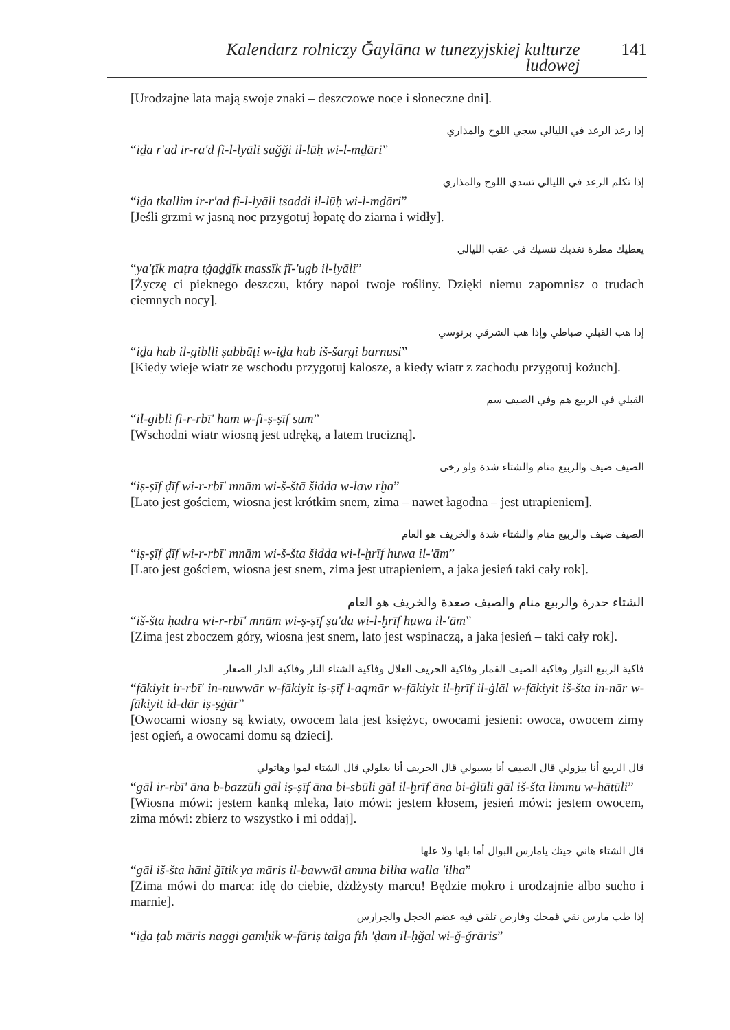Kalendarz rolniczy Ğaylāna w tunezyjskiej kulturze ludowej 141
[Urodzajne lata mają swoje znaki – deszczowe noce i słoneczne dni].
إذا رعد الرعد في الليالي سجي اللوح والمذاري
“iḏa r'ad ir-ra'd fi-l-lyāli sağği il-lūḥ wi-l-mḏāri”
إذا تكلم الرعد في الليالي تسدي اللوح والمذاري
“iḏa tkallim ir-r'ad fi-l-lyāli tsaddi il-lūḥ wi-l-mḏāri”
[Jeśli grzmi w jasną noc przygotuj łopatę do ziarna i widły].
يعطيك مطرة تغذيك تنسيك في عقب الليالي
“ya'ṭīk maṭra tġaḏḏīk tnassīk fī-'ugb il-lyāli”
[Życzę ci pieknego deszczu, który napoi twoje rośliny. Dzięki niemu zapomnisz o trudach ciemnych nocy].
إذا هب القبلي صباطي وإذا هب الشرقي برنوسي
“iḏa hab il-giblli ṣabbāṭi w-iḏa hab iš-šargi barnusi”
[Kiedy wieje wiatr ze wschodu przygotuj kalosze, a kiedy wiatr z zachodu przygotuj kożuch].
القبلي في الربيع هم وفي الصيف سم
“il-gibli fi-r-rbī' ham w-fi-ṣ-ṣīf sum”
[Wschodni wiatr wiosną jest udręką, a latem trucizną].
الصيف ضيف والربيع منام والشتاء شدة ولو رخى
“iṣ-ṣīf ḍīf wi-r-rbī' mnām wi-š-štā šidda w-law rḫa”
[Lato jest gościem, wiosna jest krótkim snem, zima – nawet łagodna – jest utrapieniem].
الصيف ضيف والربيع منام والشتاء شدة والخريف هو العام
“iṣ-ṣīf ḍīf wi-r-rbī' mnām wi-š-šta šidda wi-l-ḫrīf huwa il-'ām”
[Lato jest gościem, wiosna jest snem, zima jest utrapieniem, a jaka jesień taki cały rok].
الشتاء حدرة والربيع منام والصيف صعدة والخريف هو العام
“iš-šta ḥadra wi-r-rbī' mnām wi-ṣ-ṣīf ṣa'da wi-l-ḫrīf huwa il-'ām”
[Zima jest zboczem góry, wiosna jest snem, lato jest wspinaczą, a jaka jesień – taki cały rok].
فاكية الربيع النوار وفاكية الصيف القمار وفاكية الخريف الغلال وفاكية الشتاء النار وفاكية الدار الصغار
“fākiyit ir-rbī' in-nuwwār w-fākiyit iṣ-ṣīf l-aqmār w-fākiyit il-ḫrīf il-ġlāl w-fākiyit iš-šta in-nār w-fākiyit id-dār iṣ-ṣġār”
[Owocami wiosny są kwiaty, owocem lata jest księżyc, owocami jesieni: owoca, owocem zimy jest ogień, a owocami domu są dzieci].
قال الربيع أنا بيزولي قال الصيف أنا بسبولي قال الخريف أنا بغلولي قال الشتاء لموا وهاتولي
“gāl ir-rbī' āna b-bazzūli gāl iṣ-ṣīf āna bi-sbūli gāl il-ḫrīf āna bi-ġlūli gāl iš-šta limmu w-hātūli”
[Wiosna mówi: jestem kanką mleka, lato mówi: jestem kłosem, jesień mówi: jestem owocem, zima mówi: zbierz to wszystko i mi oddaj].
قال الشتاء هاني جيتك يامارس البوال أما بلها ولا علها
“gāl iš-šta hāni ğītik ya māris il-bawwāl amma bilha walla 'ilha”
[Zima mówi do marca: idę do ciebie, dżdżysty marcu! Będzie mokro i urodzajnie albo sucho i marnie].
إذا طب مارس نقي قمحك وفارص تلقى فيه عضم الحجل والجرارس
“iḏa ṭab māris naggi gamḥik w-fāriṣ talga fīh 'ḍam il-ḥğal wi-ğ-ğrāris”